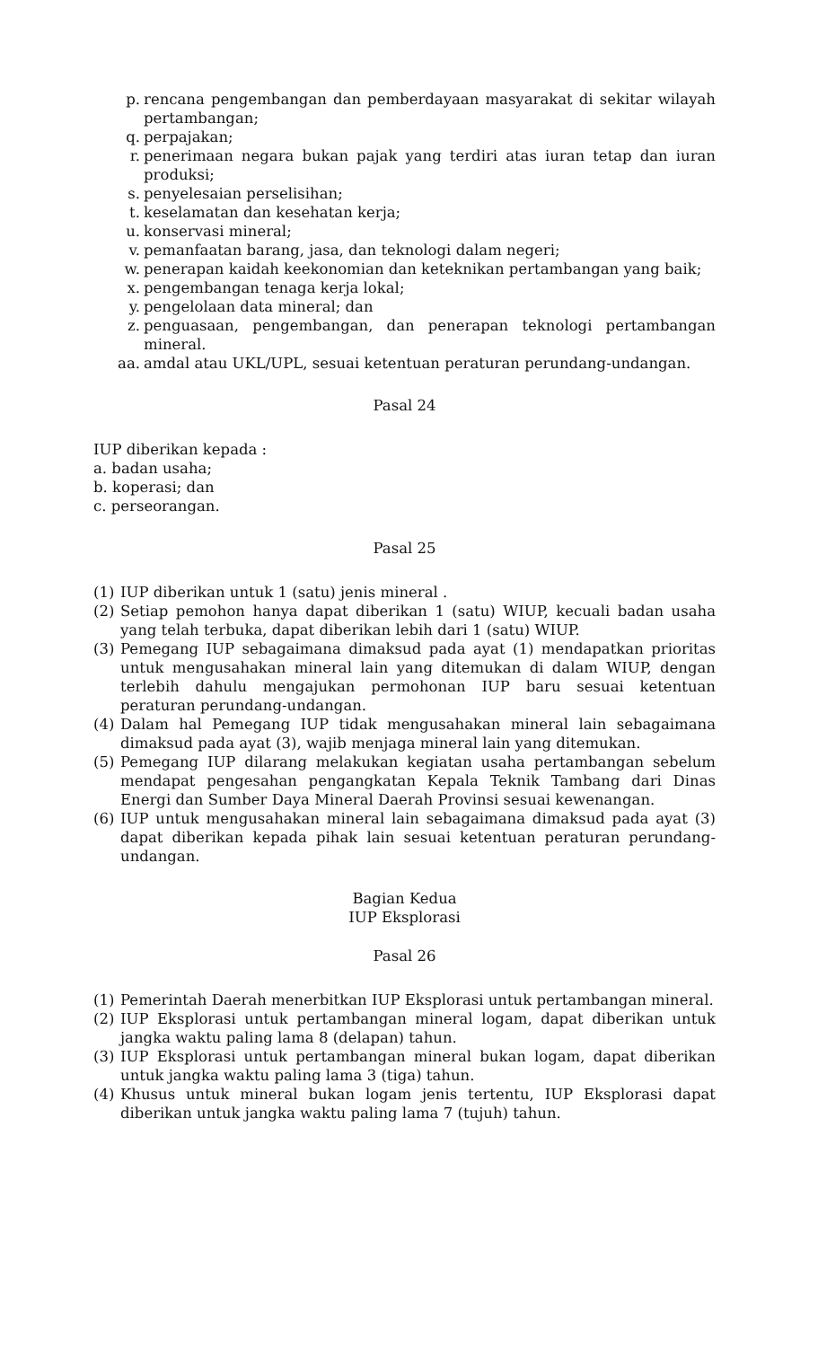p. rencana pengembangan dan pemberdayaan masyarakat di sekitar wilayah pertambangan;
q. perpajakan;
r. penerimaan negara bukan pajak yang terdiri atas iuran tetap dan iuran produksi;
s. penyelesaian perselisihan;
t. keselamatan dan kesehatan kerja;
u. konservasi mineral;
v. pemanfaatan barang, jasa, dan teknologi dalam negeri;
w. penerapan kaidah keekonomian dan keteknikan pertambangan yang baik;
x. pengembangan tenaga kerja lokal;
y. pengelolaan data mineral; dan
z. penguasaan, pengembangan, dan penerapan teknologi pertambangan mineral.
aa. amdal atau UKL/UPL, sesuai ketentuan peraturan perundang-undangan.
Pasal 24
IUP diberikan kepada :
a. badan usaha;
b. koperasi; dan
c. perseorangan.
Pasal 25
(1) IUP diberikan untuk 1 (satu) jenis mineral .
(2) Setiap pemohon hanya dapat diberikan 1 (satu) WIUP, kecuali badan usaha yang telah terbuka, dapat diberikan lebih dari 1 (satu) WIUP.
(3) Pemegang IUP sebagaimana dimaksud pada ayat (1) mendapatkan prioritas untuk mengusahakan mineral lain yang ditemukan di dalam WIUP, dengan terlebih dahulu mengajukan permohonan IUP baru sesuai ketentuan peraturan perundang-undangan.
(4) Dalam hal Pemegang IUP tidak mengusahakan mineral lain sebagaimana dimaksud pada ayat (3), wajib menjaga mineral lain yang ditemukan.
(5) Pemegang IUP dilarang melakukan kegiatan usaha pertambangan sebelum mendapat pengesahan pengangkatan Kepala Teknik Tambang dari Dinas Energi dan Sumber Daya Mineral Daerah Provinsi sesuai kewenangan.
(6) IUP untuk mengusahakan mineral lain sebagaimana dimaksud pada ayat (3) dapat diberikan kepada pihak lain sesuai ketentuan peraturan perundang-undangan.
Bagian Kedua
IUP Eksplorasi
Pasal 26
(1) Pemerintah Daerah menerbitkan IUP Eksplorasi untuk pertambangan mineral.
(2) IUP Eksplorasi untuk pertambangan mineral logam, dapat diberikan untuk jangka waktu paling lama 8 (delapan) tahun.
(3) IUP Eksplorasi untuk pertambangan mineral bukan logam, dapat diberikan untuk jangka waktu paling lama 3 (tiga) tahun.
(4) Khusus untuk mineral bukan logam jenis tertentu, IUP Eksplorasi dapat diberikan untuk jangka waktu paling lama 7 (tujuh) tahun.